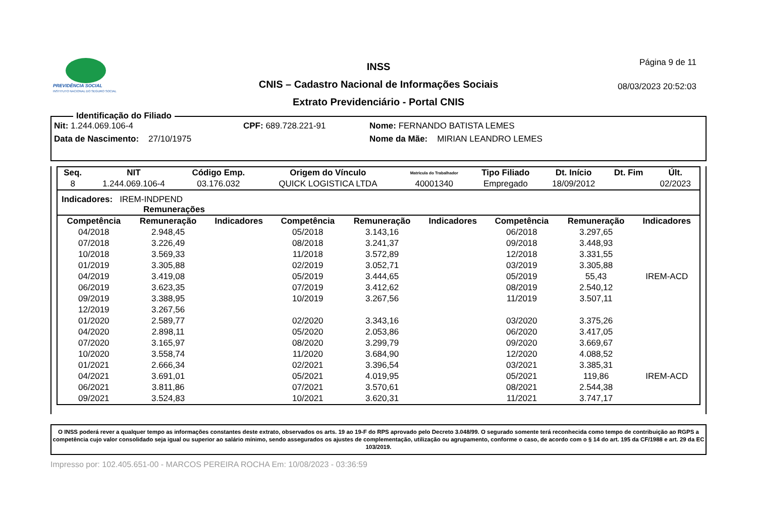PREVIDÊNCIA SOCIAL
INSTITUTO NACIONAL DO SEGURO SOCIAL
INSS
CNIS – Cadastro Nacional de Informações Sociais
Extrato Previdenciário - Portal CNIS
Página 9 de 11
08/03/2023 20:52:03
Identificação do Filiado
Nit: 1.244.069.106-4 CPF: 689.728.221-91 Nome: FERNANDO BATISTA LEMES
Data de Nascimento: 27/10/1975 Nome da Mãe: MIRIAN LEANDRO LEMES
| Seq. | NIT | Código Emp. | Origem do Vínculo | Matrícula do Trabalhador | Tipo Filiado | Dt. Início | Dt. Fim | Últ. |
| --- | --- | --- | --- | --- | --- | --- | --- | --- |
| 8 | 1.244.069.106-4 | 03.176.032 | QUICK LOGISTICA LTDA | 40001340 | Empregado | 18/09/2012 | | 02/2023 |
Indicadores: IREM-INDPEND
Remunerações
| Competência | Remuneração | Indicadores | Competência | Remuneração | Indicadores | Competência | Remuneração | Indicadores |
| --- | --- | --- | --- | --- | --- | --- | --- | --- |
| 04/2018 | 2.948,45 | | 05/2018 | 3.143,16 | | 06/2018 | 3.297,65 | |
| 07/2018 | 3.226,49 | | 08/2018 | 3.241,37 | | 09/2018 | 3.448,93 | |
| 10/2018 | 3.569,33 | | 11/2018 | 3.572,89 | | 12/2018 | 3.331,55 | |
| 01/2019 | 3.305,88 | | 02/2019 | 3.052,71 | | 03/2019 | 3.305,88 | |
| 04/2019 | 3.419,08 | | 05/2019 | 3.444,65 | | 05/2019 | 55,43 | IREM-ACD |
| 06/2019 | 3.623,35 | | 07/2019 | 3.412,62 | | 08/2019 | 2.540,12 | |
| 09/2019 | 3.388,95 | | 10/2019 | 3.267,56 | | 11/2019 | 3.507,11 | |
| 12/2019 | 3.267,56 | | | | | | | |
| 01/2020 | 2.589,77 | | 02/2020 | 3.343,16 | | 03/2020 | 3.375,26 | |
| 04/2020 | 2.898,11 | | 05/2020 | 2.053,86 | | 06/2020 | 3.417,05 | |
| 07/2020 | 3.165,97 | | 08/2020 | 3.299,79 | | 09/2020 | 3.669,67 | |
| 10/2020 | 3.558,74 | | 11/2020 | 3.684,90 | | 12/2020 | 4.088,52 | |
| 01/2021 | 2.666,34 | | 02/2021 | 3.396,54 | | 03/2021 | 3.385,31 | |
| 04/2021 | 3.691,01 | | 05/2021 | 4.019,95 | | 05/2021 | 119,86 | IREM-ACD |
| 06/2021 | 3.811,86 | | 07/2021 | 3.570,61 | | 08/2021 | 2.544,38 | |
| 09/2021 | 3.524,83 | | 10/2021 | 3.620,31 | | 11/2021 | 3.747,17 | |
O INSS poderá rever a qualquer tempo as informações constantes deste extrato, observados os arts. 19 ao 19-F do RPS aprovado pelo Decreto 3.048/99. O segurado somente terá reconhecida como tempo de contribuição ao RGPS a competência cujo valor consolidado seja igual ou superior ao salário mínimo, sendo assegurados os ajustes de complementação, utilização ou agrupamento, conforme o caso, de acordo com o § 14 do art. 195 da CF/1988 e art. 29 da EC 103/2019.
Impresso por: 102.405.651-00 - MARCOS PEREIRA ROCHA Em: 10/08/2023 - 03:36:59